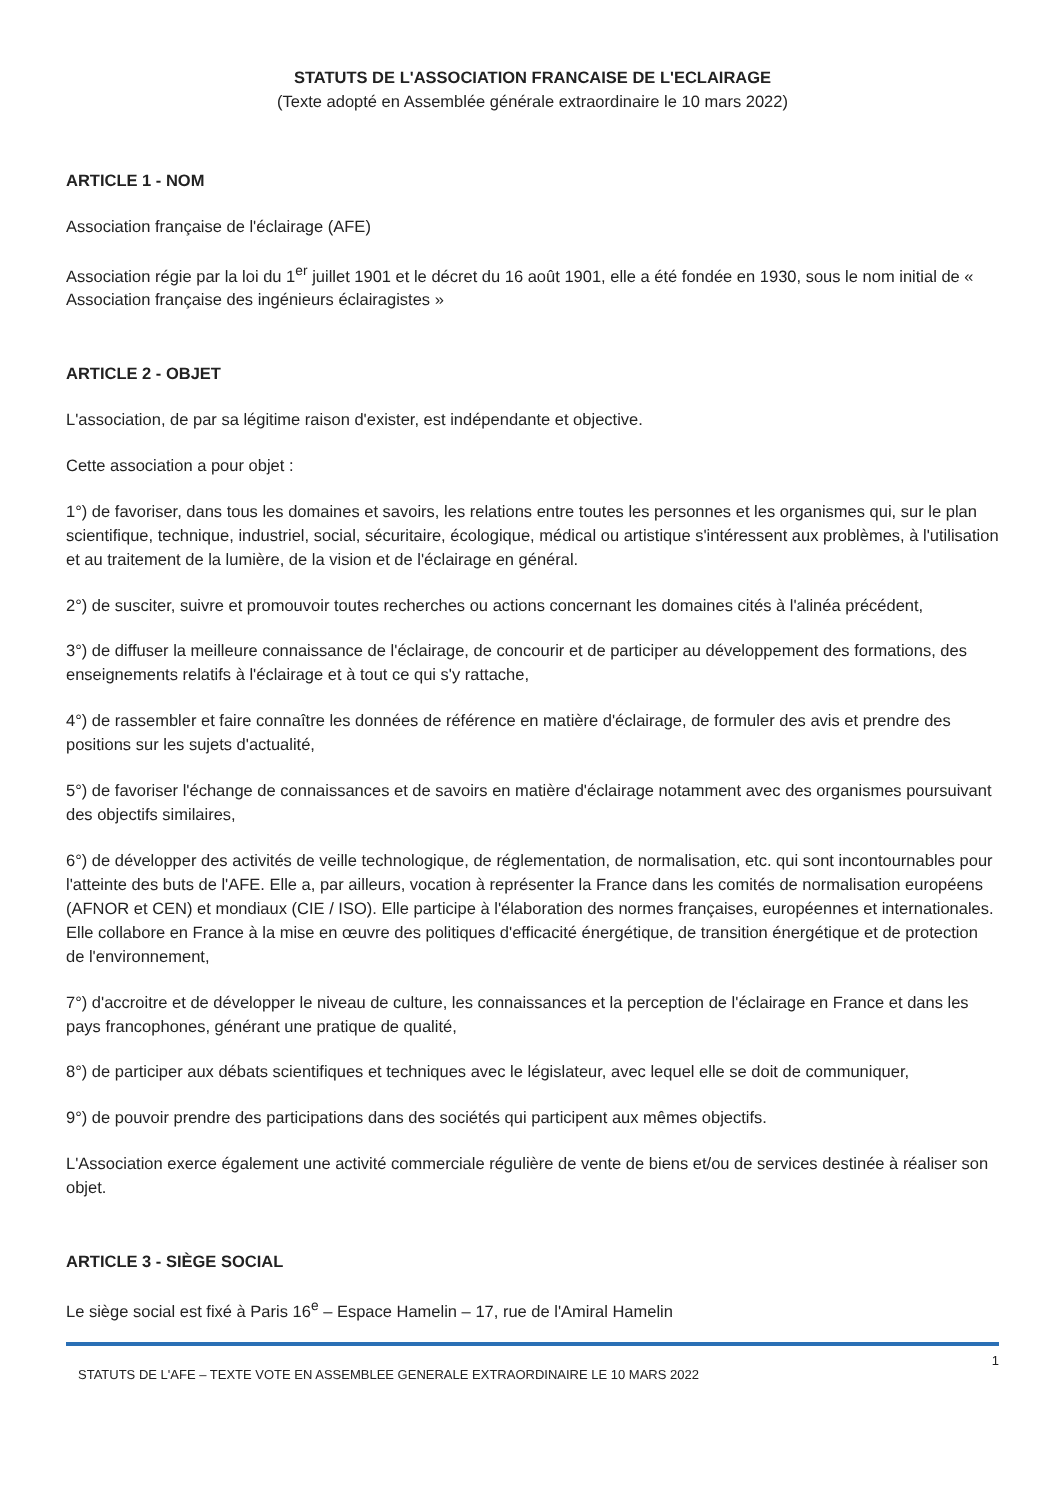STATUTS DE L'ASSOCIATION FRANCAISE DE L'ECLAIRAGE
(Texte adopté en Assemblée générale extraordinaire le 10 mars 2022)
ARTICLE 1 - NOM
Association française de l'éclairage (AFE)
Association régie par la loi du 1<sup>er</sup> juillet 1901 et le décret du 16 août 1901, elle a été fondée en 1930, sous le nom initial de « Association française des ingénieurs éclairagistes »
ARTICLE 2 - OBJET
L'association, de par sa légitime raison d'exister, est indépendante et objective.
Cette association a pour objet :
1°) de favoriser, dans tous les domaines et savoirs, les relations entre toutes les personnes et les organismes qui, sur le plan scientifique, technique, industriel, social, sécuritaire, écologique, médical ou artistique s'intéressent aux problèmes, à l'utilisation et au traitement de la lumière, de la vision et de l'éclairage en général.
2°) de susciter, suivre et promouvoir toutes recherches ou actions concernant les domaines cités à l'alinéa précédent,
3°) de diffuser la meilleure connaissance de l'éclairage, de concourir et de participer au développement des formations, des enseignements relatifs à l'éclairage et à tout ce qui s'y rattache,
4°) de rassembler et faire connaître les données de référence en matière d'éclairage, de formuler des avis et prendre des positions sur les sujets d'actualité,
5°) de favoriser l'échange de connaissances et de savoirs en matière d'éclairage notamment avec des organismes poursuivant des objectifs similaires,
6°) de développer des activités de veille technologique, de réglementation, de normalisation, etc. qui sont incontournables pour l'atteinte des buts de l'AFE. Elle a, par ailleurs, vocation à représenter la France dans les comités de normalisation européens (AFNOR et CEN) et mondiaux (CIE / ISO). Elle participe à l'élaboration des normes françaises, européennes et internationales. Elle collabore en France à la mise en œuvre des politiques d'efficacité énergétique, de transition énergétique et de protection de l'environnement,
7°) d'accroitre et de développer le niveau de culture, les connaissances et la perception de l'éclairage en France et dans les pays francophones, générant une pratique de qualité,
8°) de participer aux débats scientifiques et techniques avec le législateur, avec lequel elle se doit de communiquer,
9°) de pouvoir prendre des participations dans des sociétés qui participent aux mêmes objectifs.
L'Association exerce également une activité commerciale régulière de vente de biens et/ou de services destinée à réaliser son objet.
ARTICLE 3 - SIÈGE SOCIAL
Le siège social est fixé à Paris 16<sup>e</sup> – Espace Hamelin – 17, rue de l'Amiral Hamelin
STATUTS DE L'AFE – TEXTE VOTE EN ASSEMBLEE GENERALE EXTRAORDINAIRE LE 10 MARS 2022 1